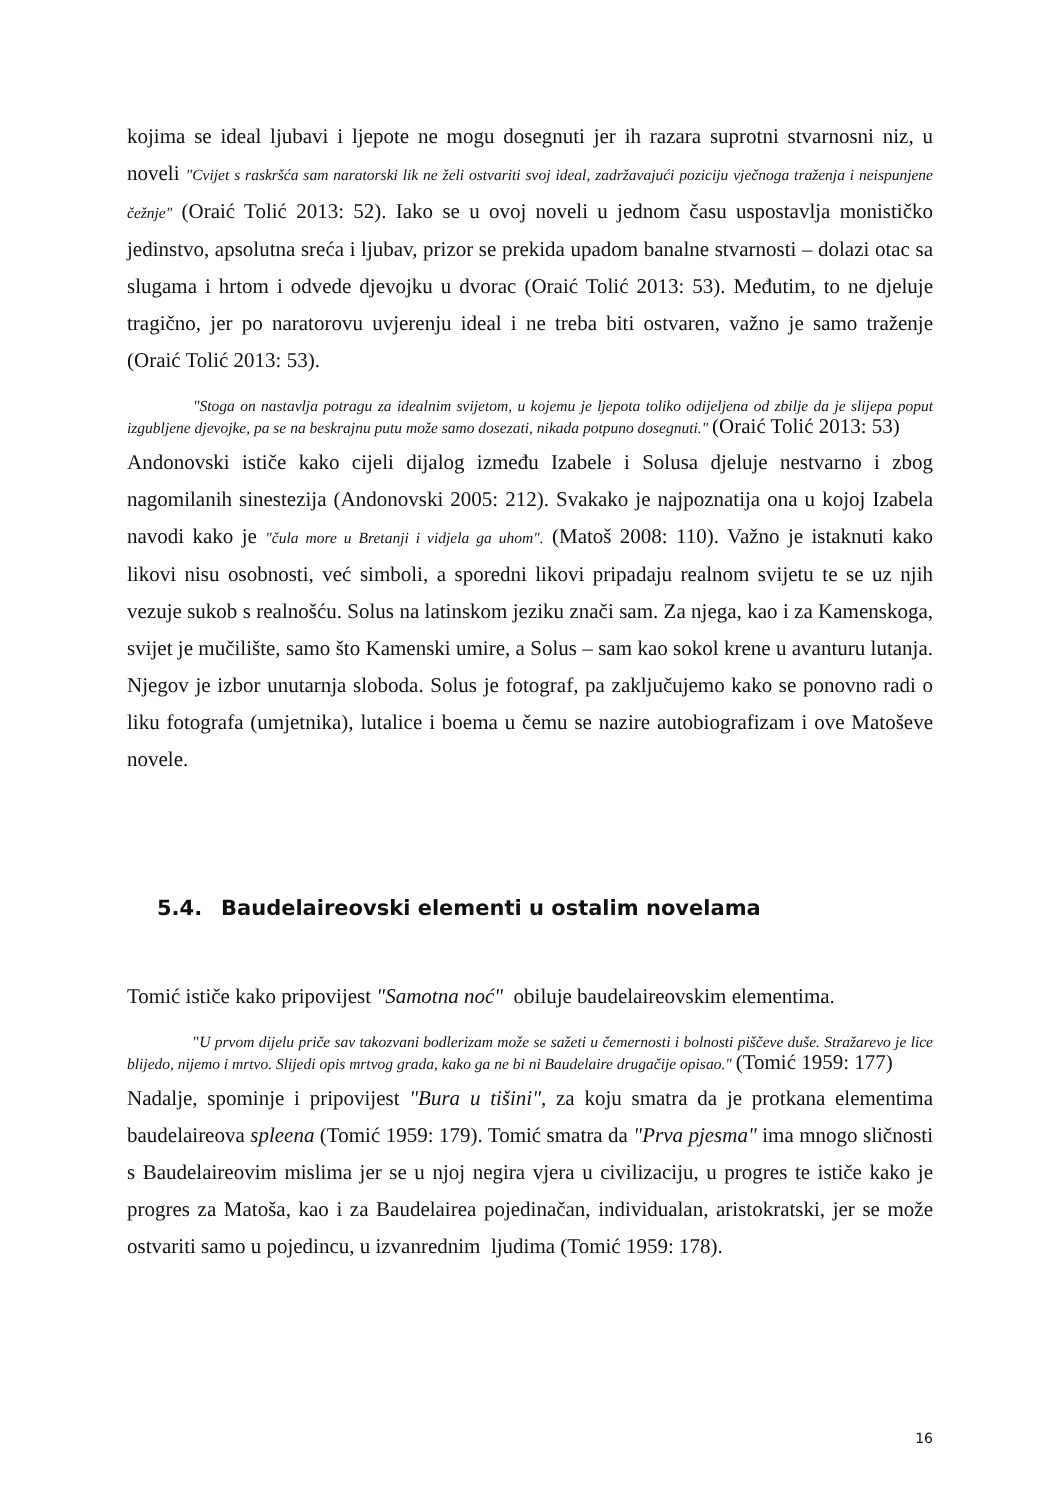kojima se ideal ljubavi i ljepote ne mogu dosegnuti jer ih razara suprotni stvarnosni niz, u noveli "Cvijet s raskršća sam naratorski lik ne želi ostvariti svoj ideal, zadržavajući poziciju vječnoga traženja i neispunjene čežnje" (Oraić Tolić 2013: 52). Iako se u ovoj noveli u jednom času uspostavlja monističko jedinstvo, apsolutna sreća i ljubav, prizor se prekida upadom banalne stvarnosti – dolazi otac sa slugama i hrtom i odvede djevojku u dvorac (Oraić Tolić 2013: 53). Međutim, to ne djeluje tragično, jer po naratorovu uvjerenju ideal i ne treba biti ostvaren, važno je samo traženje (Oraić Tolić 2013: 53).
"Stoga on nastavlja potragu za idealnim svijetom, u kojemu je ljepota toliko odijeljena od zbilje da je slijepa poput izgubljene djevojke, pa se na beskrajnu putu može samo dosezati, nikada potpuno dosegnuti." (Oraić Tolić 2013: 53)
Andonovski ističe kako cijeli dijalog između Izabele i Solusa djeluje nestvarno i zbog nagomilanih sinestezija (Andonovski 2005: 212). Svakako je najpoznatija ona u kojoj Izabela navodi kako je "čula more u Bretanji i vidjela ga uhom". (Matoš 2008: 110). Važno je istaknuti kako likovi nisu osobnosti, već simboli, a sporedni likovi pripadaju realnom svijetu te se uz njih vezuje sukob s realnošću. Solus na latinskom jeziku znači sam. Za njega, kao i za Kamenskoga, svijet je mučilište, samo što Kamenski umire, a Solus – sam kao sokol krene u avanturu lutanja. Njegov je izbor unutarnja sloboda. Solus je fotograf, pa zaključujemo kako se ponovno radi o liku fotografa (umjetnika), lutalice i boema u čemu se nazire autobiografizam i ove Matoševe novele.
5.4. Baudelaireovski elementi u ostalim novelama
Tomić ističe kako pripovijest "Samotna noć" obiluje baudelaireovskim elementima.
"U prvom dijelu priče sav takozvani bodlerizam može se sažeti u čemernosti i bolnosti piščeve duše. Stražarevo je lice blijedo, nijemo i mrtvo. Slijedi opis mrtvog grada, kako ga ne bi ni Baudelaire drugačije opisao." (Tomić 1959: 177)
Nadalje, spominje i pripovijest "Bura u tišini", za koju smatra da je protkana elementima baudelaireova spleena (Tomić 1959: 179). Tomić smatra da "Prva pjesma" ima mnogo sličnosti s Baudelaireovim mislima jer se u njoj negira vjera u civilizaciju, u progres te ističe kako je progres za Matoša, kao i za Baudelairea pojedinačan, individualan, aristokratski, jer se može ostvariti samo u pojedincu, u izvanrednim ljudima (Tomić 1959: 178).
16